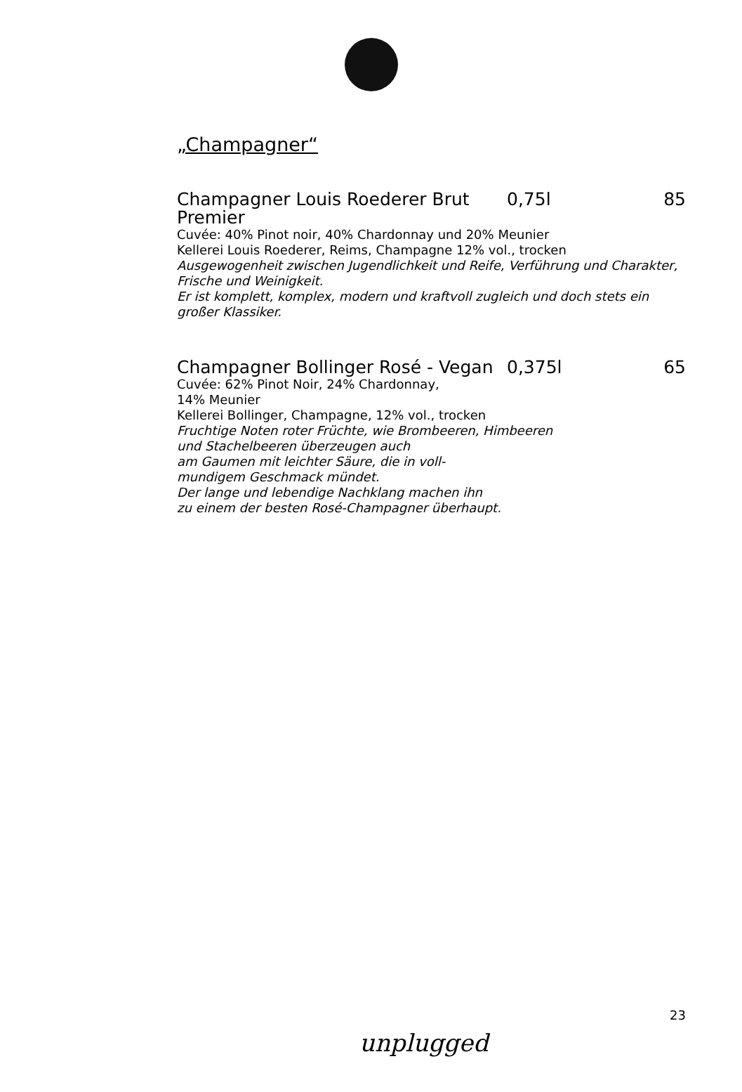„Champagner“
Champagner Louis Roederer Brut Premier
0,75l 85
Cuvée: 40% Pinot noir, 40% Chardonnay und 20% Meunier
Kellerei Louis Roederer, Reims, Champagne 12% vol., trocken
Ausgewogenheit zwischen Jugendlichkeit und Reife, Verführung und Charakter, Frische und Weinigkeit.
Er ist komplett, komplex, modern und kraftvoll zugleich und doch stets ein großer Klassiker.
Champagner Bollinger Rosé - Vegan
0,375l 65
Cuvée: 62% Pinot Noir, 24% Chardonnay,
14% Meunier
Kellerei Bollinger, Champagne, 12% vol., trocken
Fruchtige Noten roter Früchte, wie Brombeeren, Himbeeren
und Stachelbeeren überzeugen auch
am Gaumen mit leichter Säure, die in voll-
mundigem Geschmack mündet.
Der lange und lebendige Nachklang machen ihn
zu einem der besten Rosé-Champagner überhaupt.
23
unplugged